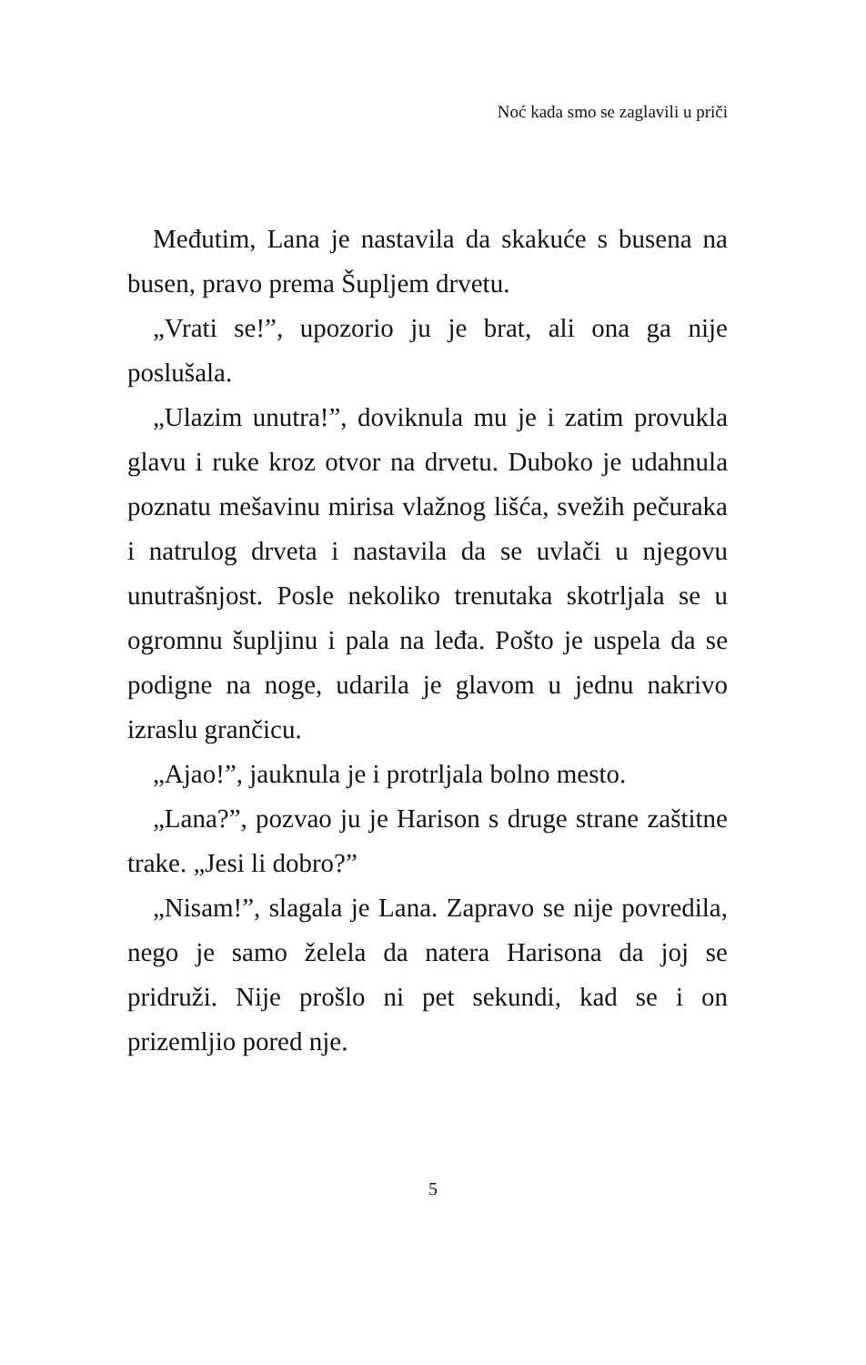Noć kada smo se zaglavili u priči
Međutim, Lana je nastavila da skakuće s busena na busen, pravo prema Šupljem drvetu.
„Vrati se!”, upozorio ju je brat, ali ona ga nije poslušala.
„Ulazim unutra!”, doviknula mu je i zatim provukla glavu i ruke kroz otvor na drvetu. Duboko je udahnula poznatu mešavinu mirisa vlažnog lišća, svežih pečuraka i natrulog drveta i nastavila da se uvlači u njegovu unutrašnjost. Posle nekoliko trenutaka skotrljala se u ogromnu šupljinu i pala na leđa. Pošto je uspela da se podigne na noge, udarila je glavom u jednu nakrivo izraslu grančicu.
„Ajao!”, jauknula je i protrljala bolno mesto.
„Lana?”, pozvao ju je Harison s druge strane zaštitne trake. „Jesi li dobro?”
„Nisam!”, slagala je Lana. Zapravo se nije povredila, nego je samo želela da natera Harisona da joj se pridruži. Nije prošlo ni pet sekundi, kad se i on prizemljio pored nje.
5